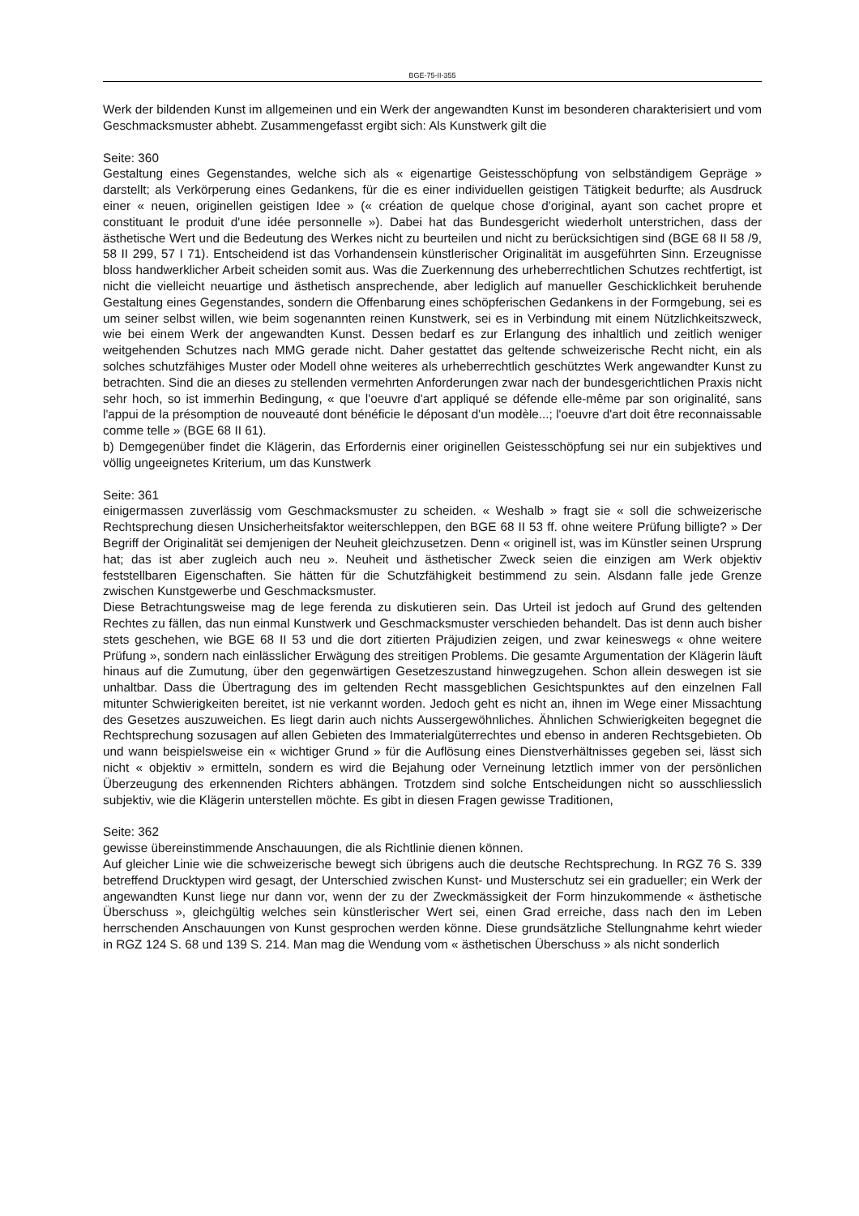BGE-75-II-355
Werk der bildenden Kunst im allgemeinen und ein Werk der angewandten Kunst im besonderen charakterisiert und vom Geschmacksmuster abhebt. Zusammengefasst ergibt sich: Als Kunstwerk gilt die
Seite: 360
Gestaltung eines Gegenstandes, welche sich als « eigenartige Geistesschöpfung von selbständigem Gepräge » darstellt; als Verkörperung eines Gedankens, für die es einer individuellen geistigen Tätigkeit bedurfte; als Ausdruck einer « neuen, originellen geistigen Idee » (« création de quelque chose d'original, ayant son cachet propre et constituant le produit d'une idée personnelle »). Dabei hat das Bundesgericht wiederholt unterstrichen, dass der ästhetische Wert und die Bedeutung des Werkes nicht zu beurteilen und nicht zu berücksichtigen sind (BGE 68 II 58 /9, 58 II 299, 57 I 71). Entscheidend ist das Vorhandensein künstlerischer Originalität im ausgeführten Sinn. Erzeugnisse bloss handwerklicher Arbeit scheiden somit aus. Was die Zuerkennung des urheberrechtlichen Schutzes rechtfertigt, ist nicht die vielleicht neuartige und ästhetisch ansprechende, aber lediglich auf manueller Geschicklichkeit beruhende Gestaltung eines Gegenstandes, sondern die Offenbarung eines schöpferischen Gedankens in der Formgebung, sei es um seiner selbst willen, wie beim sogenannten reinen Kunstwerk, sei es in Verbindung mit einem Nützlichkeitszweck, wie bei einem Werk der angewandten Kunst. Dessen bedarf es zur Erlangung des inhaltlich und zeitlich weniger weitgehenden Schutzes nach MMG gerade nicht. Daher gestattet das geltende schweizerische Recht nicht, ein als solches schutzfähiges Muster oder Modell ohne weiteres als urheberrechtlich geschütztes Werk angewandter Kunst zu betrachten. Sind die an dieses zu stellenden vermehrten Anforderungen zwar nach der bundesgerichtlichen Praxis nicht sehr hoch, so ist immerhin Bedingung, « que l'oeuvre d'art appliqué se défende elle-même par son originalité, sans l'appui de la présomption de nouveauté dont bénéficie le déposant d'un modèle...; l'oeuvre d'art doit être reconnaissable comme telle » (BGE 68 II 61).
b) Demgegenüber findet die Klägerin, das Erfordernis einer originellen Geistesschöpfung sei nur ein subjektives und völlig ungeeignetes Kriterium, um das Kunstwerk
Seite: 361
einigermassen zuverlässig vom Geschmacksmuster zu scheiden. « Weshalb » fragt sie « soll die schweizerische Rechtsprechung diesen Unsicherheitsfaktor weiterschleppen, den BGE 68 II 53 ff. ohne weitere Prüfung billigte? » Der Begriff der Originalität sei demjenigen der Neuheit gleichzusetzen. Denn « originell ist, was im Künstler seinen Ursprung hat; das ist aber zugleich auch neu ». Neuheit und ästhetischer Zweck seien die einzigen am Werk objektiv feststellbaren Eigenschaften. Sie hätten für die Schutzfähigkeit bestimmend zu sein. Alsdann falle jede Grenze zwischen Kunstgewerbe und Geschmacksmuster.
Diese Betrachtungsweise mag de lege ferenda zu diskutieren sein. Das Urteil ist jedoch auf Grund des geltenden Rechtes zu fällen, das nun einmal Kunstwerk und Geschmacksmuster verschieden behandelt. Das ist denn auch bisher stets geschehen, wie BGE 68 II 53 und die dort zitierten Präjudizien zeigen, und zwar keineswegs « ohne weitere Prüfung », sondern nach einlässlicher Erwägung des streitigen Problems. Die gesamte Argumentation der Klägerin läuft hinaus auf die Zumutung, über den gegenwärtigen Gesetzeszustand hinwegzugehen. Schon allein deswegen ist sie unhaltbar. Dass die Übertragung des im geltenden Recht massgeblichen Gesichtspunktes auf den einzelnen Fall mitunter Schwierigkeiten bereitet, ist nie verkannt worden. Jedoch geht es nicht an, ihnen im Wege einer Missachtung des Gesetzes auszuweichen. Es liegt darin auch nichts Aussergewöhnliches. Ähnlichen Schwierigkeiten begegnet die Rechtsprechung sozusagen auf allen Gebieten des Immaterialgüterrechtes und ebenso in anderen Rechtsgebieten. Ob und wann beispielsweise ein « wichtiger Grund » für die Auflösung eines Dienstverhältnisses gegeben sei, lässt sich nicht « objektiv » ermitteln, sondern es wird die Bejahung oder Verneinung letztlich immer von der persönlichen Überzeugung des erkennenden Richters abhängen. Trotzdem sind solche Entscheidungen nicht so ausschliesslich subjektiv, wie die Klägerin unterstellen möchte. Es gibt in diesen Fragen gewisse Traditionen,
Seite: 362
gewisse übereinstimmende Anschauungen, die als Richtlinie dienen können.
Auf gleicher Linie wie die schweizerische bewegt sich übrigens auch die deutsche Rechtsprechung. In RGZ 76 S. 339 betreffend Drucktypen wird gesagt, der Unterschied zwischen Kunst- und Musterschutz sei ein gradueller; ein Werk der angewandten Kunst liege nur dann vor, wenn der zu der Zweckmässigkeit der Form hinzukommende « ästhetische Überschuss », gleichgültig welches sein künstlerischer Wert sei, einen Grad erreiche, dass nach den im Leben herrschenden Anschauungen von Kunst gesprochen werden könne. Diese grundsätzliche Stellungnahme kehrt wieder in RGZ 124 S. 68 und 139 S. 214. Man mag die Wendung vom « ästhetischen Überschuss » als nicht sonderlich